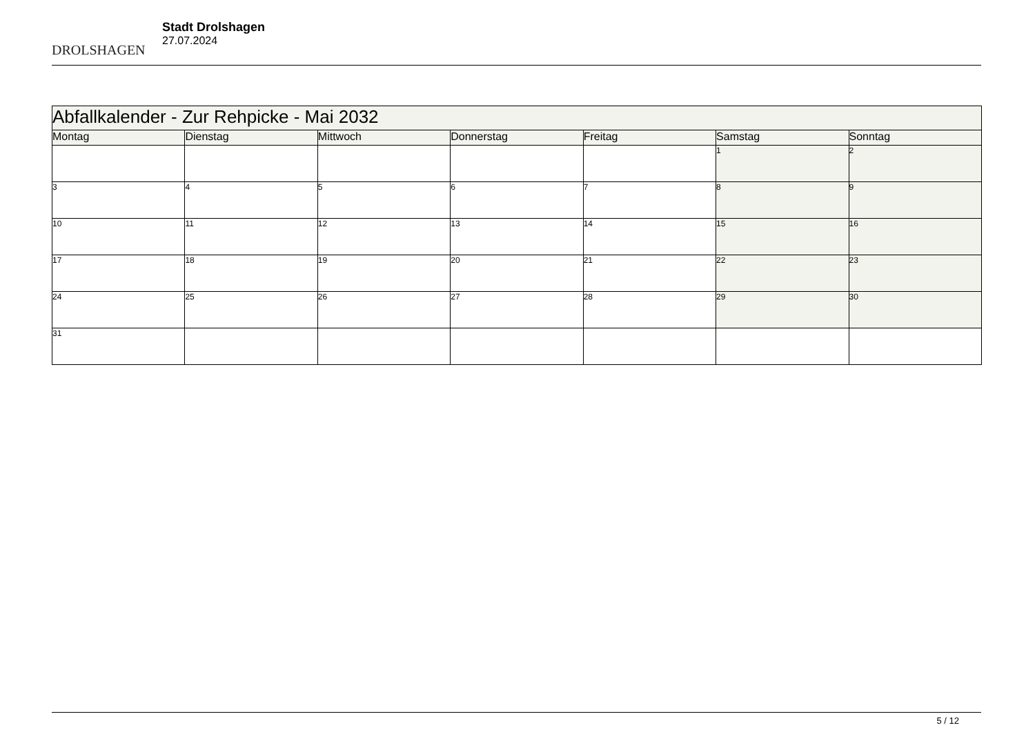DROLSHAGEN
Stadt Drolshagen
27.07.2024
| Abfallkalender - Zur Rehpicke - Mai 2032 | | | | | | |
| Montag | Dienstag | Mittwoch | Donnerstag | Freitag | Samstag | Sonntag |
| | | | | | 1 | 2 |
| 3 | 4 | 5 | 6 | 7 | 8 | 9 |
| 10 | 11 | 12 | 13 | 14 | 15 | 16 |
| 17 | 18 | 19 | 20 | 21 | 22 | 23 |
| 24 | 25 | 26 | 27 | 28 | 29 | 30 |
| 31 | | | | | | |
5 / 12